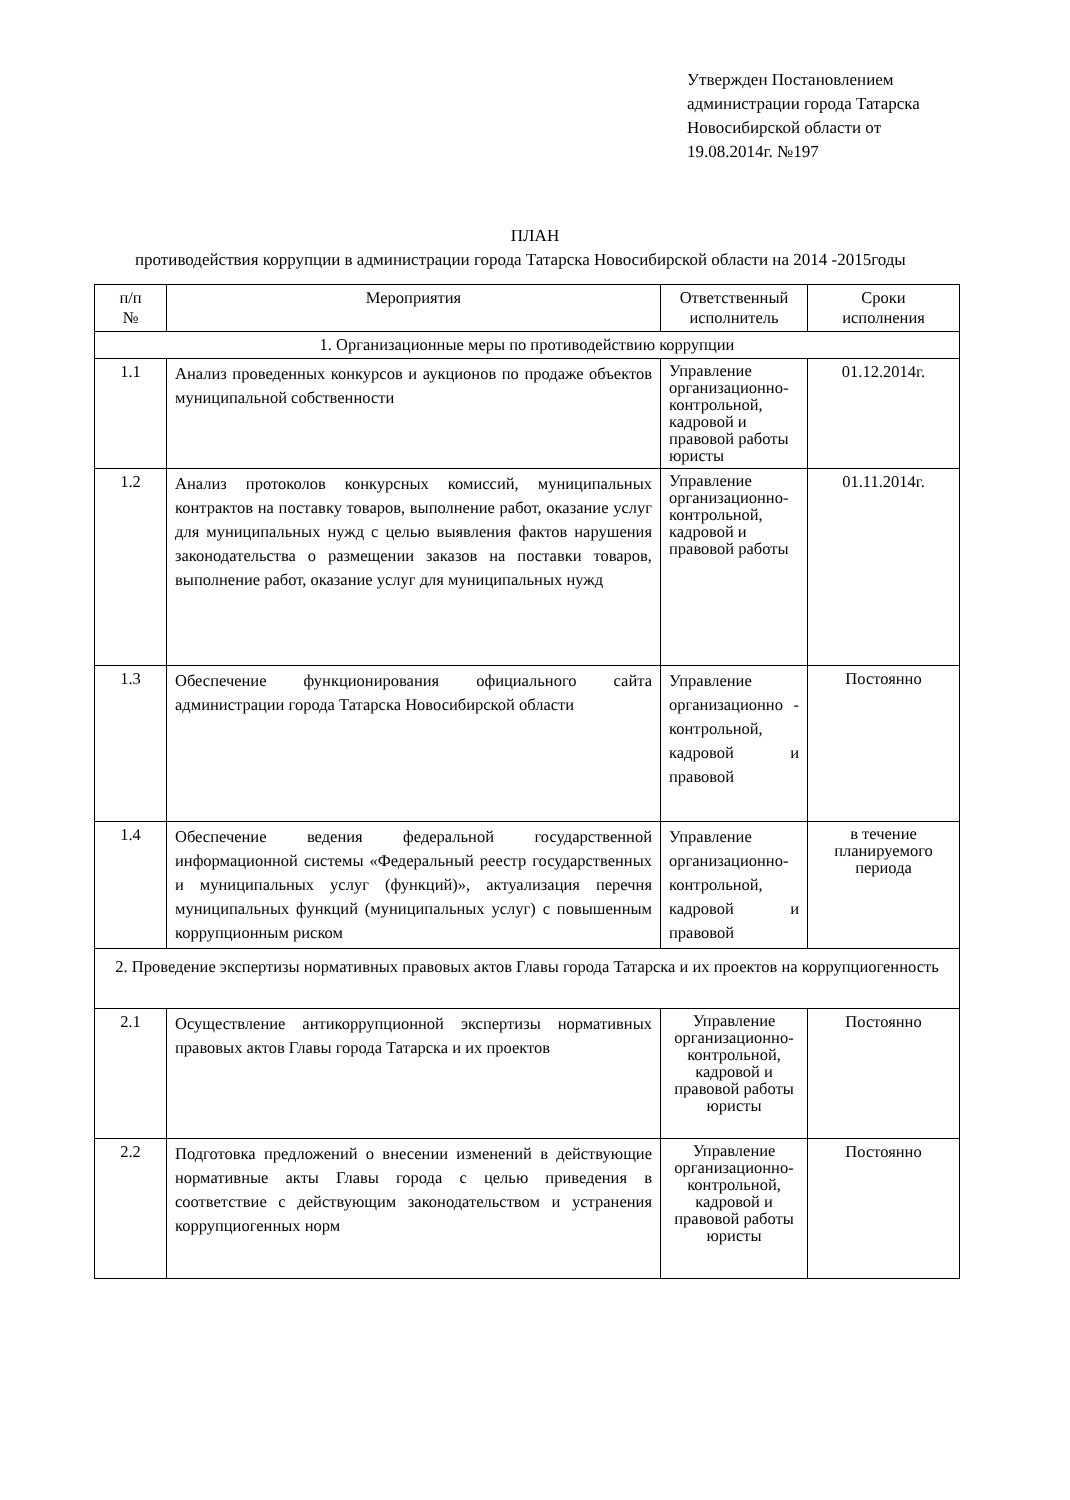Утвержден Постановлением
администрации города Татарска
Новосибирской области от
19.08.2014г. №197
ПЛАН
противодействия коррупции в администрации города Татарска Новосибирской области на 2014 -2015годы
| п/п № | Мероприятия | Ответственный исполнитель | Сроки исполнения |
| --- | --- | --- | --- |
| 1. Организационные меры по противодействию коррупции | | | |
| 1.1 | Анализ проведенных конкурсов и аукционов по продаже объектов муниципальной собственности | Управление организационно-контрольной, кадровой и правовой работы юристы | 01.12.2014г. |
| 1.2 | Анализ протоколов конкурсных комиссий, муниципальных контрактов на поставку товаров, выполнение работ, оказание услуг для муниципальных нужд с целью выявления фактов нарушения законодательства о размещении заказов на поставки товаров, выполнение работ, оказание услуг для муниципальных нужд | Управление организационно-контрольной, кадровой и правовой работы | 01.11.2014г. |
| 1.3 | Обеспечение функционирования официального сайта администрации города Татарска Новосибирской области | Управление организационно - контрольной, кадровой и правовой | Постоянно |
| 1.4 | Обеспечение ведения федеральной государственной информационной системы «Федеральный реестр государственных и муниципальных услуг (функций)», актуализация перечня муниципальных функций (муниципальных услуг) с повышенным коррупционным риском | Управление организационно-контрольной, кадровой и правовой | в течение планируемого периода |
| 2. Проведение экспертизы нормативных правовых актов Главы города Татарска и их проектов на коррупциогенность | | | |
| 2.1 | Осуществление антикоррупционной экспертизы нормативных правовых актов Главы города Татарска и их проектов | Управление организационно-контрольной, кадровой и правовой работы юристы | Постоянно |
| 2.2 | Подготовка предложений о внесении изменений в действующие нормативные акты Главы города с целью приведения в соответствие с действующим законодательством и устранения коррупциогенных норм | Управление организационно-контрольной, кадровой и правовой работы юристы | Постоянно |